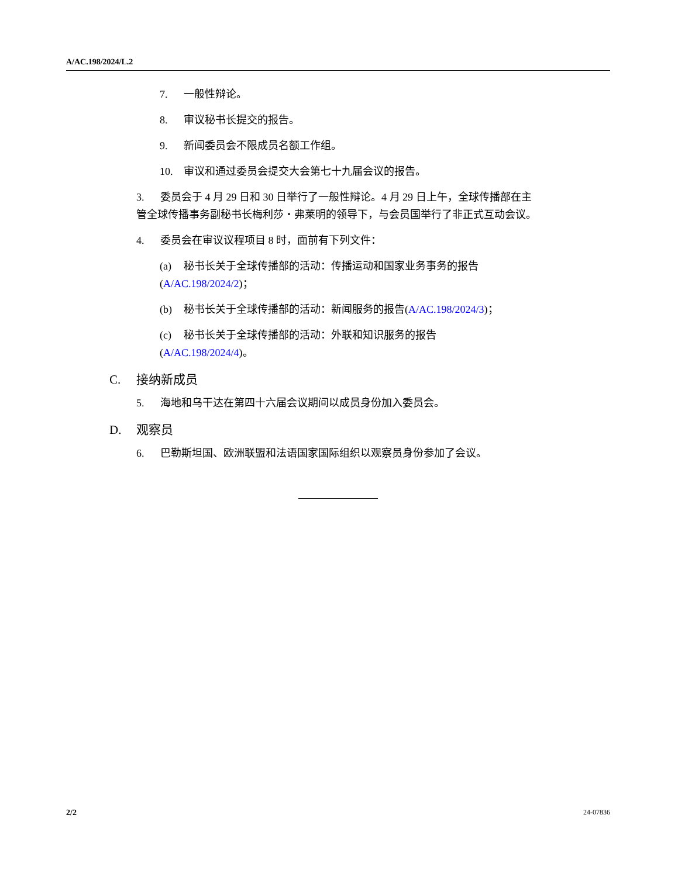A/AC.198/2024/L.2
7. 一般性辩论。
8. 审议秘书长提交的报告。
9. 新闻委员会不限成员名额工作组。
10. 审议和通过委员会提交大会第七十九届会议的报告。
3. 委员会于 4 月 29 日和 30 日举行了一般性辩论。4 月 29 日上午，全球传播部在主管全球传播事务副秘书长梅利莎・弗莱明的领导下，与会员国举行了非正式互动会议。
4. 委员会在审议议程项目 8 时，面前有下列文件：
(a) 秘书长关于全球传播部的活动：传播运动和国家业务事务的报告
(A/AC.198/2024/2)；
(b) 秘书长关于全球传播部的活动：新闻服务的报告(A/AC.198/2024/3)；
(c) 秘书长关于全球传播部的活动：外联和知识服务的报告
(A/AC.198/2024/4)。
C. 接纳新成员
5. 海地和乌干达在第四十六届会议期间以成员身份加入委员会。
D. 观察员
6. 巴勒斯坦国、欧洲联盟和法语国家国际组织以观察员身份参加了会议。
2/2 24-07836